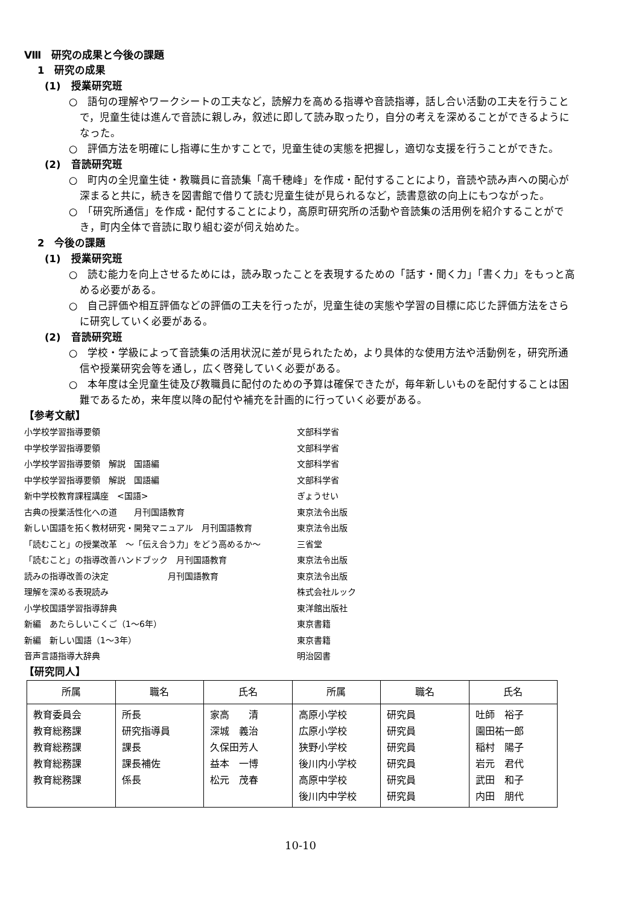Ⅷ　研究の成果と今後の課題
1　研究の成果
(1)　授業研究班
○　語句の理解やワークシートの工夫など，読解力を高める指導や音読指導，話し合い活動の工夫を行うことで，児童生徒は進んで音読に親しみ，叙述に即して読み取ったり，自分の考えを深めることができるようになった。
○　評価方法を明確にし指導に生かすことで，児童生徒の実態を把握し，適切な支援を行うことができた。
(2)　音読研究班
○　町内の全児童生徒・教職員に音読集「高千穂峰」を作成・配付することにより，音読や読み声への関心が深まると共に，続きを図書館で借りて読む児童生徒が見られるなど，読書意欲の向上にもつながった。
○　「研究所通信」を作成・配付することにより，高原町研究所の活動や音読集の活用例を紹介することができ，町内全体で音読に取り組む姿が伺え始めた。
2　今後の課題
(1)　授業研究班
○　読む能力を向上させるためには，読み取ったことを表現するための「話す・聞く力」「書く力」をもっと高める必要がある。
○　自己評価や相互評価などの評価の工夫を行ったが，児童生徒の実態や学習の目標に応じた評価方法をさらに研究していく必要がある。
(2)　音読研究班
○　学校・学級によって音読集の活用状況に差が見られたため，より具体的な使用方法や活動例を，研究所通信や授業研究会等を通し，広く啓発していく必要がある。
○　本年度は全児童生徒及び教職員に配付のための予算は確保できたが，毎年新しいものを配付することは困難であるため，来年度以降の配付や補充を計画的に行っていく必要がある。
【参考文献】
小学校学習指導要領
文部科学省
中学校学習指導要領
文部科学省
小学校学習指導要領　解説　国語編
文部科学省
中学校学習指導要領　解説　国語編
文部科学省
新中学校教育課程講座　<国語>
ぎょうせい
古典の授業活性化への道　　月刊国語教育
東京法令出版
新しい国語を拓く教材研究・開発マニュアル　月刊国語教育
東京法令出版
「読むこと」の授業改革　～「伝え合う力」をどう高めるか～
三省堂
「読むこと」の指導改善ハンドブック　月刊国語教育
東京法令出版
読みの指導改善の決定　　　　　　　月刊国語教育
東京法令出版
理解を深める表現読み
株式会社ルック
小学校国語学習指導辞典
東洋館出版社
新編　あたらしいこくご（1～6年）
東京書籍
新編　新しい国語（1～3年）
東京書籍
音声言語指導大辞典
明治図書
【研究同人】
| 所属 | 職名 | 氏名 | 所属 | 職名 | 氏名 |
| --- | --- | --- | --- | --- | --- |
| 教育委員会 教育総務課 教育総務課 教育総務課 教育総務課 | 所長 研究指導員 課長 課長補佐 係長 | 家高 清 深城 義治 久保田芳人 益本 一博 松元 茂春 | 高原小学校 広原小学校 狭野小学校 後川内小学校 高原中学校 後川内中学校 | 研究員 研究員 研究員 研究員 研究員 研究員 | 吐師 裕子 園田祐一郎 稲村 陽子 岩元 君代 武田 和子 内田 朋代 |
10-10